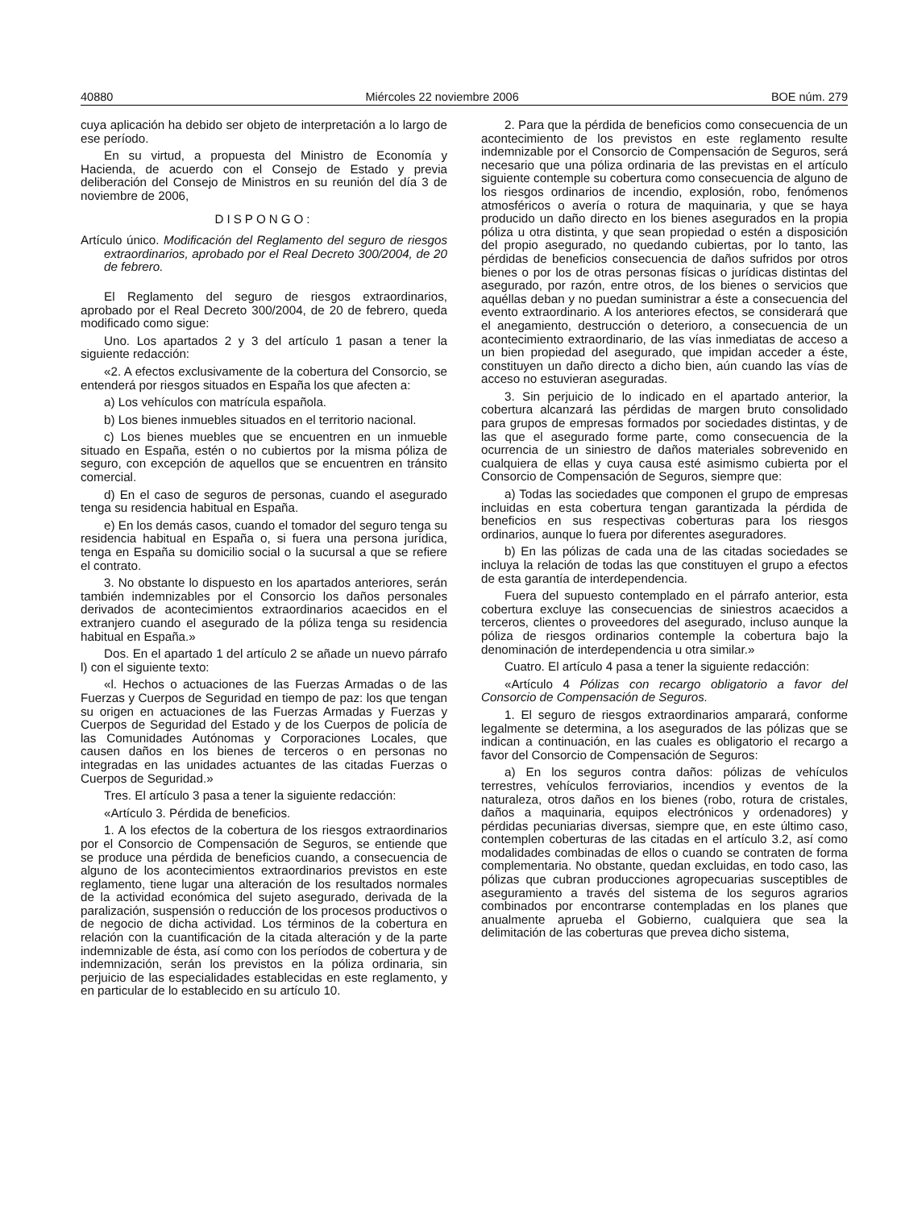40880 Miércoles 22 noviembre 2006 BOE núm. 279
cuya aplicación ha debido ser objeto de interpretación a lo largo de ese período.
En su virtud, a propuesta del Ministro de Economía y Hacienda, de acuerdo con el Consejo de Estado y previa deliberación del Consejo de Ministros en su reunión del día 3 de noviembre de 2006,
DISPONGO:
Artículo único. Modificación del Reglamento del seguro de riesgos extraordinarios, aprobado por el Real Decreto 300/2004, de 20 de febrero.
El Reglamento del seguro de riesgos extraordinarios, aprobado por el Real Decreto 300/2004, de 20 de febrero, queda modificado como sigue:
Uno. Los apartados 2 y 3 del artículo 1 pasan a tener la siguiente redacción:
«2. A efectos exclusivamente de la cobertura del Consorcio, se entenderá por riesgos situados en España los que afecten a:
a) Los vehículos con matrícula española.
b) Los bienes inmuebles situados en el territorio nacional.
c) Los bienes muebles que se encuentren en un inmueble situado en España, estén o no cubiertos por la misma póliza de seguro, con excepción de aquellos que se encuentren en tránsito comercial.
d) En el caso de seguros de personas, cuando el asegurado tenga su residencia habitual en España.
e) En los demás casos, cuando el tomador del seguro tenga su residencia habitual en España o, si fuera una persona jurídica, tenga en España su domicilio social o la sucursal a que se refiere el contrato.
3. No obstante lo dispuesto en los apartados anteriores, serán también indemnizables por el Consorcio los daños personales derivados de acontecimientos extraordinarios acaecidos en el extranjero cuando el asegurado de la póliza tenga su residencia habitual en España.»
Dos. En el apartado 1 del artículo 2 se añade un nuevo párrafo l) con el siguiente texto:
«l. Hechos o actuaciones de las Fuerzas Armadas o de las Fuerzas y Cuerpos de Seguridad en tiempo de paz: los que tengan su origen en actuaciones de las Fuerzas Armadas y Fuerzas y Cuerpos de Seguridad del Estado y de los Cuerpos de policía de las Comunidades Autónomas y Corporaciones Locales, que causen daños en los bienes de terceros o en personas no integradas en las unidades actuantes de las citadas Fuerzas o Cuerpos de Seguridad.»
Tres. El artículo 3 pasa a tener la siguiente redacción:
«Artículo 3. Pérdida de beneficios.
1. A los efectos de la cobertura de los riesgos extraordinarios por el Consorcio de Compensación de Seguros, se entiende que se produce una pérdida de beneficios cuando, a consecuencia de alguno de los acontecimientos extraordinarios previstos en este reglamento, tiene lugar una alteración de los resultados normales de la actividad económica del sujeto asegurado, derivada de la paralización, suspensión o reducción de los procesos productivos o de negocio de dicha actividad. Los términos de la cobertura en relación con la cuantificación de la citada alteración y de la parte indemnizable de ésta, así como con los períodos de cobertura y de indemnización, serán los previstos en la póliza ordinaria, sin perjuicio de las especialidades establecidas en este reglamento, y en particular de lo establecido en su artículo 10.
2. Para que la pérdida de beneficios como consecuencia de un acontecimiento de los previstos en este reglamento resulte indemnizable por el Consorcio de Compensación de Seguros, será necesario que una póliza ordinaria de las previstas en el artículo siguiente contemple su cobertura como consecuencia de alguno de los riesgos ordinarios de incendio, explosión, robo, fenómenos atmosféricos o avería o rotura de maquinaria, y que se haya producido un daño directo en los bienes asegurados en la propia póliza u otra distinta, y que sean propiedad o estén a disposición del propio asegurado, no quedando cubiertas, por lo tanto, las pérdidas de beneficios consecuencia de daños sufridos por otros bienes o por los de otras personas físicas o jurídicas distintas del asegurado, por razón, entre otros, de los bienes o servicios que aquéllas deban y no puedan suministrar a éste a consecuencia del evento extraordinario. A los anteriores efectos, se considerará que el anegamiento, destrucción o deterioro, a consecuencia de un acontecimiento extraordinario, de las vías inmediatas de acceso a un bien propiedad del asegurado, que impidan acceder a éste, constituyen un daño directo a dicho bien, aún cuando las vías de acceso no estuvieran aseguradas.
3. Sin perjuicio de lo indicado en el apartado anterior, la cobertura alcanzará las pérdidas de margen bruto consolidado para grupos de empresas formados por sociedades distintas, y de las que el asegurado forme parte, como consecuencia de la ocurrencia de un siniestro de daños materiales sobrevenido en cualquiera de ellas y cuya causa esté asimismo cubierta por el Consorcio de Compensación de Seguros, siempre que:
a) Todas las sociedades que componen el grupo de empresas incluidas en esta cobertura tengan garantizada la pérdida de beneficios en sus respectivas coberturas para los riesgos ordinarios, aunque lo fuera por diferentes aseguradores.
b) En las pólizas de cada una de las citadas sociedades se incluya la relación de todas las que constituyen el grupo a efectos de esta garantía de interdependencia.
Fuera del supuesto contemplado en el párrafo anterior, esta cobertura excluye las consecuencias de siniestros acaecidos a terceros, clientes o proveedores del asegurado, incluso aunque la póliza de riesgos ordinarios contemple la cobertura bajo la denominación de interdependencia u otra similar.»
Cuatro. El artículo 4 pasa a tener la siguiente redacción:
«Artículo 4 Pólizas con recargo obligatorio a favor del Consorcio de Compensación de Seguros.
1. El seguro de riesgos extraordinarios amparará, conforme legalmente se determina, a los asegurados de las pólizas que se indican a continuación, en las cuales es obligatorio el recargo a favor del Consorcio de Compensación de Seguros:
a) En los seguros contra daños: pólizas de vehículos terrestres, vehículos ferroviarios, incendios y eventos de la naturaleza, otros daños en los bienes (robo, rotura de cristales, daños a maquinaria, equipos electrónicos y ordenadores) y pérdidas pecuniarias diversas, siempre que, en este último caso, contemplen coberturas de las citadas en el artículo 3.2, así como modalidades combinadas de ellos o cuando se contraten de forma complementaria. No obstante, quedan excluidas, en todo caso, las pólizas que cubran producciones agropecuarias susceptibles de aseguramiento a través del sistema de los seguros agrarios combinados por encontrarse contempladas en los planes que anualmente aprueba el Gobierno, cualquiera que sea la delimitación de las coberturas que prevea dicho sistema,